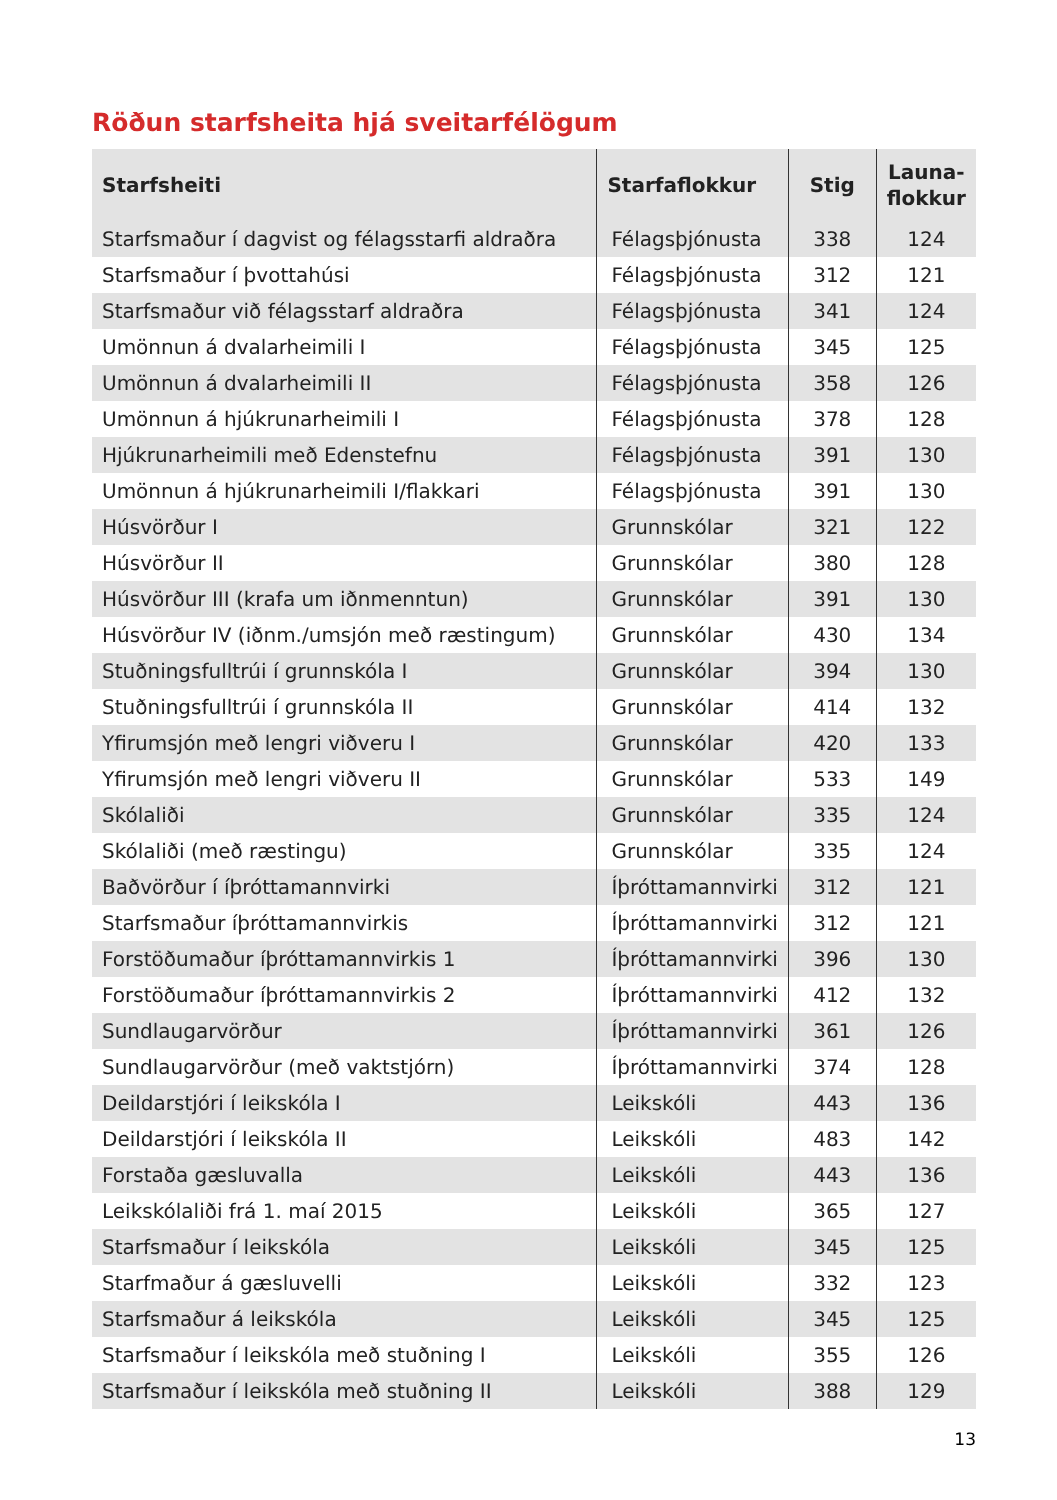Röðun starfsheita hjá sveitarfélögum
| Starfsheiti | Starfaflokkur | Stig | Launa- flokkur |
| --- | --- | --- | --- |
| Starfsmaður í dagvist og félagsstarfi aldraðra | Félagsþjónusta | 338 | 124 |
| Starfsmaður í þvottahúsi | Félagsþjónusta | 312 | 121 |
| Starfsmaður við félagsstarf aldraðra | Félagsþjónusta | 341 | 124 |
| Umönnun á dvalarheimili I | Félagsþjónusta | 345 | 125 |
| Umönnun á dvalarheimili II | Félagsþjónusta | 358 | 126 |
| Umönnun á hjúkrunarheimili I | Félagsþjónusta | 378 | 128 |
| Hjúkrunarheimili með Edenstefnu | Félagsþjónusta | 391 | 130 |
| Umönnun á hjúkrunarheimili I/flakkari | Félagsþjónusta | 391 | 130 |
| Húsvörður I | Grunnskólar | 321 | 122 |
| Húsvörður II | Grunnskólar | 380 | 128 |
| Húsvörður III (krafa um iðnmenntun) | Grunnskólar | 391 | 130 |
| Húsvörður IV (iðnm./umsjón með ræstingum) | Grunnskólar | 430 | 134 |
| Stuðningsfulltrúi í grunnskóla I | Grunnskólar | 394 | 130 |
| Stuðningsfulltrúi í grunnskóla II | Grunnskólar | 414 | 132 |
| Yfirumsjón með lengri viðveru I | Grunnskólar | 420 | 133 |
| Yfirumsjón með lengri viðveru II | Grunnskólar | 533 | 149 |
| Skólaliði | Grunnskólar | 335 | 124 |
| Skólaliði (með ræstingu) | Grunnskólar | 335 | 124 |
| Baðvörður í íþróttamannvirki | Íþróttamannvirki | 312 | 121 |
| Starfsmaður íþróttamannvirkis | Íþróttamannvirki | 312 | 121 |
| Forstöðumaður íþróttamannvirkis 1 | Íþróttamannvirki | 396 | 130 |
| Forstöðumaður íþróttamannvirkis 2 | Íþróttamannvirki | 412 | 132 |
| Sundlaugarvörður | Íþróttamannvirki | 361 | 126 |
| Sundlaugarvörður (með vaktstjórn) | Íþróttamannvirki | 374 | 128 |
| Deildarstjóri í leikskóla I | Leikskóli | 443 | 136 |
| Deildarstjóri í leikskóla II | Leikskóli | 483 | 142 |
| Forstaða gæsluvalla | Leikskóli | 443 | 136 |
| Leikskólaliði frá 1. maí 2015 | Leikskóli | 365 | 127 |
| Starfsmaður í leikskóla | Leikskóli | 345 | 125 |
| Starfmaður á gæsluvelli | Leikskóli | 332 | 123 |
| Starfsmaður á leikskóla | Leikskóli | 345 | 125 |
| Starfsmaður í leikskóla með stuðning I | Leikskóli | 355 | 126 |
| Starfsmaður í leikskóla með stuðning II | Leikskóli | 388 | 129 |
13